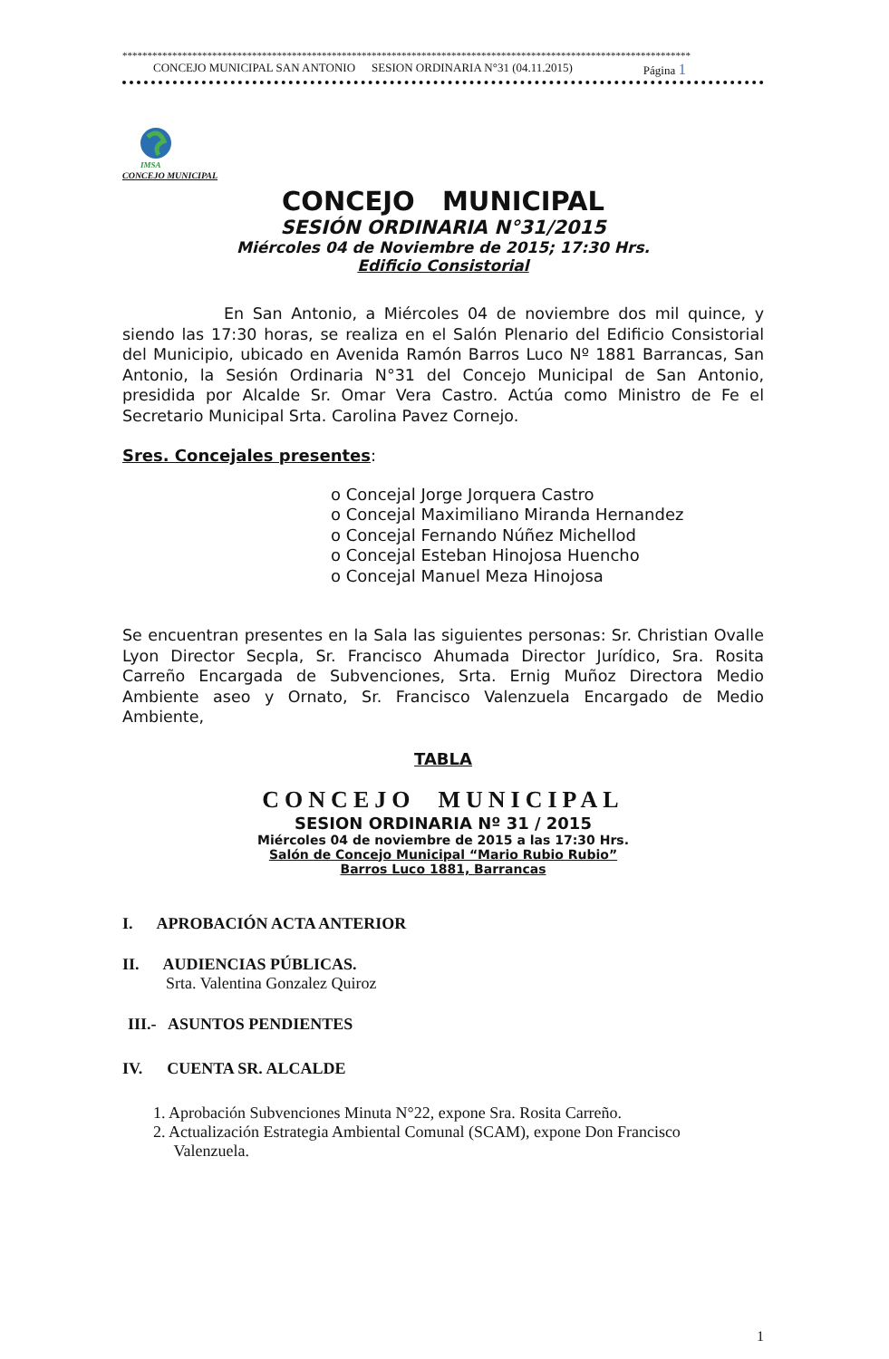******************************************************************************************************************
CONCEJO MUNICIPAL SAN ANTONIO SESION ORDINARIA N°31 (04.11.2015) Página 1
IMSA
CONCEJO MUNICIPAL
CONCEJO MUNICIPAL
SESIÓN ORDINARIA N°31/2015
Miércoles 04 de Noviembre de 2015; 17:30 Hrs.
Edificio Consistorial
En San Antonio, a Miércoles 04 de noviembre dos mil quince, y siendo las 17:30 horas, se realiza en el Salón Plenario del Edificio Consistorial del Municipio, ubicado en Avenida Ramón Barros Luco Nº 1881 Barrancas, San Antonio, la Sesión Ordinaria N°31 del Concejo Municipal de San Antonio, presidida por Alcalde Sr. Omar Vera Castro. Actúa como Ministro de Fe el Secretario Municipal Srta. Carolina Pavez Cornejo.
Sres. Concejales presentes:
o Concejal Jorge Jorquera Castro
o Concejal Maximiliano Miranda Hernandez
o Concejal Fernando Núñez Michellod
o Concejal Esteban Hinojosa Huencho
o Concejal Manuel Meza Hinojosa
Se encuentran presentes en la Sala las siguientes personas: Sr. Christian Ovalle Lyon Director Secpla, Sr. Francisco Ahumada Director Jurídico, Sra. Rosita Carreño Encargada de Subvenciones, Srta. Ernig Muñoz Directora Medio Ambiente aseo y Ornato, Sr. Francisco Valenzuela Encargado de Medio Ambiente,
TABLA
CONCEJO MUNICIPAL
SESION ORDINARIA Nº 31 / 2015
Miércoles 04 de noviembre de 2015 a las 17:30 Hrs.
Salón de Concejo Municipal “Mario Rubio Rubio”
Barros Luco 1881, Barrancas
I. APROBACIÓN ACTA ANTERIOR
II. AUDIENCIAS PÚBLICAS.
Srta. Valentina Gonzalez Quiroz
III.- ASUNTOS PENDIENTES
IV. CUENTA SR. ALCALDE
1. Aprobación Subvenciones Minuta N°22, expone Sra. Rosita Carreño.
2. Actualización Estrategia Ambiental Comunal (SCAM), expone Don Francisco
Valenzuela.
1